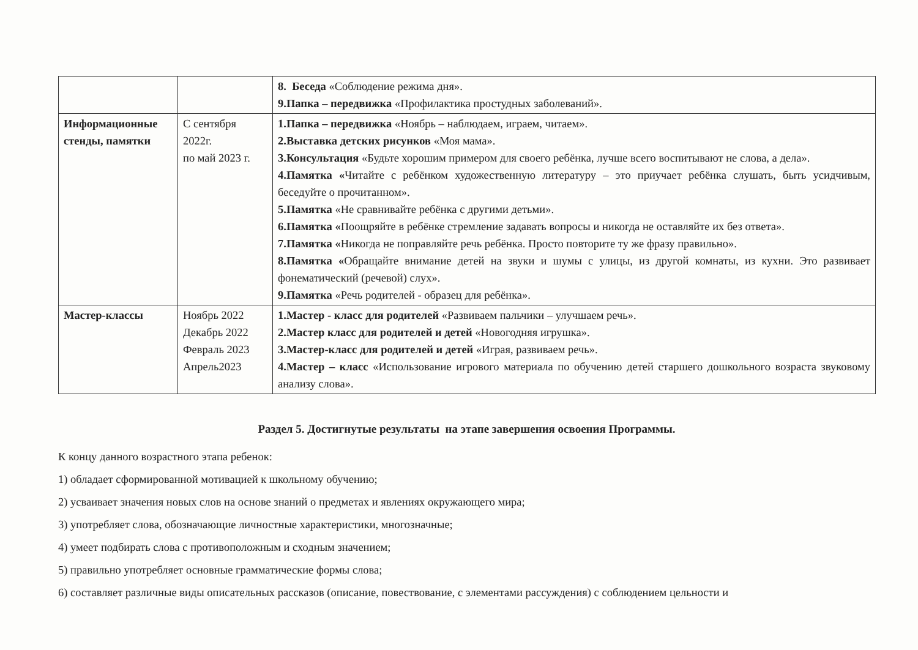| | | 8. Беседа «Соблюдение режима дня». 9.Папка – передвижка «Профилактика простудных заболеваний». |
| Информационные стенды, памятки | С сентября 2022г. по май 2023 г. | 1.Папка – передвижка «Ноябрь – наблюдаем, играем, читаем». 2.Выставка детских рисунков «Моя мама». 3.Консультация «Будьте хорошим примером для своего ребёнка, лучше всего воспитывают не слова, а дела». 4.Памятка « Читайте с ребёнком художественную литературу – это приучает ребёнка слушать, быть усидчивым, беседуйте о прочитанном». 5.Памятка «Не сравнивайте ребёнка с другими детьми». 6.Памятка « Поощряйте в ребёнке стремление задавать вопросы и никогда не оставляйте их без ответа». 7.Памятка « Никогда не поправляйте речь ребёнка. Просто повторите ту же фразу правильно». 8.Памятка « Обращайте внимание детей на звуки и шумы с улицы, из другой комнаты, из кухни. Это развивает фонематический (речевой) слух». 9.Памятка «Речь родителей - образец для ребёнка». |
| Мастер-классы | Ноябрь 2022 Декабрь 2022 Февраль 2023 Апрель2023 | 1.Мастер - класс для родителей «Развиваем пальчики – улучшаем речь». 2.Мастер класс для родителей и детей «Новогодняя игрушка». 3.Мастер-класс для родителей и детей «Играя, развиваем речь». 4.Мастер – класс «Использование игрового материала по обучению детей старшего дошкольного возраста звуковому анализу слова». |
Раздел 5. Достигнутые результаты на этапе завершения освоения Программы.
К концу данного возрастного этапа ребенок:
1) обладает сформированной мотивацией к школьному обучению;
2) усваивает значения новых слов на основе знаний о предметах и явлениях окружающего мира;
3) употребляет слова, обозначающие личностные характеристики, многозначные;
4) умеет подбирать слова с противоположным и сходным значением;
5) правильно употребляет основные грамматические формы слова;
6) составляет различные виды описательных рассказов (описание, повествование, с элементами рассуждения) с соблюдением цельности и